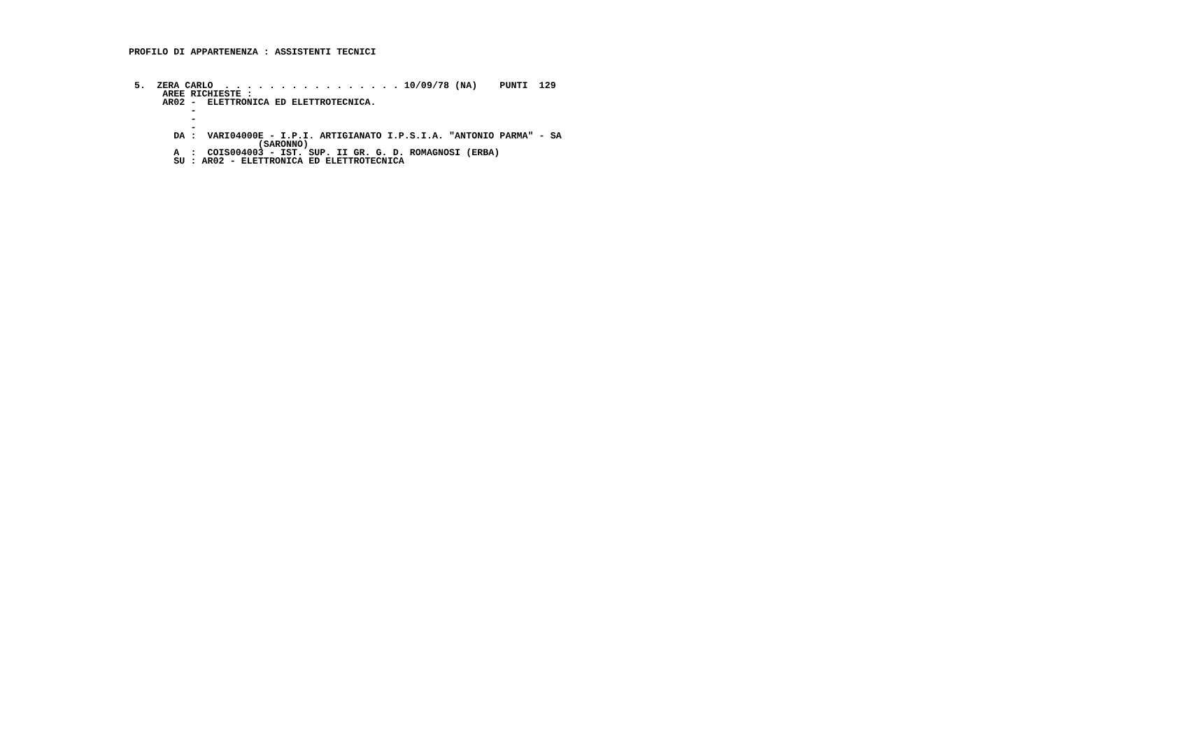PROFILO DI APPARTENENZA : ASSISTENTI TECNICI



 5.  ZERA CARLO  . . . . . . . . . . . . . . . . 10/09/78 (NA)    PUNTI  129
      AREE RICHIESTE :
      AR02 -  ELETTRONICA ED ELETTROTECNICA.
           -
           -
           -
        DA :  VARI04000E - I.P.I. ARTIGIANATO I.P.S.I.A. "ANTONIO PARMA" - SA
                       (SARONNO)
        A  :  COIS004003 - IST. SUP. II GR. G. D. ROMAGNOSI (ERBA)
        SU : AR02 - ELETTRONICA ED ELETTROTECNICA